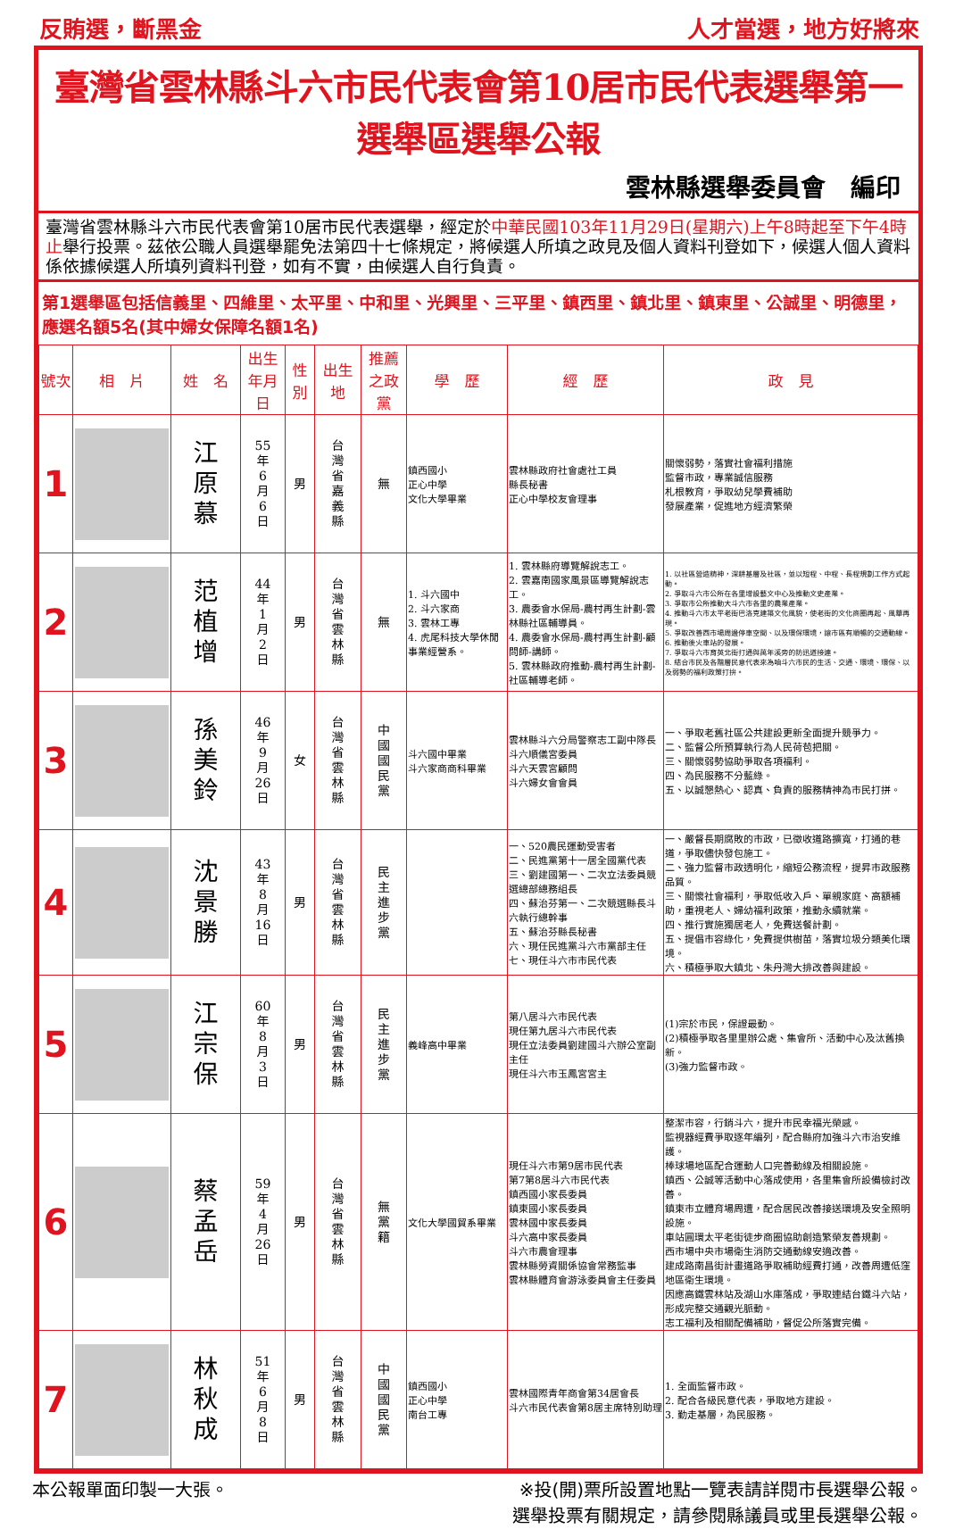反賄選，斷黑金 人才當選，地方好將來
臺灣省雲林縣斗六市民代表會第10居市民代表選舉第一選舉區選舉公報
雲林縣選舉委員會　編印
臺灣省雲林縣斗六市民代表會第10居市民代表選舉，經定於中華民國103年11月29日(星期六)上午8時起至下午4時止舉行投票。茲依公職人員選舉罷免法第四十七條規定，將候選人所填之政見及個人資料刊登如下，候選人個人資料係依據候選人所填列資料刊登，如有不實，由候選人自行負責。
第1選舉區包括信義里、四維里、太平里、中和里、光興里、三平里、鎮西里、鎮北里、鎮東里、公誠里、明德里，應選名額5名(其中婦女保障名額1名)
| 號次 | 相 片 | 姓 名 | 出生年月日 | 性別 | 出生地 | 推薦之政黨 | 學 歷 | 經 歷 | 政 見 |
| --- | --- | --- | --- | --- | --- | --- | --- | --- | --- |
| 1 | | 江 原 慕 | 55 年 6 月 6 日 | 男 | 台 灣 省 嘉 義 縣 | 無 | 鎮西國小 正心中學 文化大學畢業 | 雲林縣政府社會處社工員 縣長秘書 正心中學校友會理事 | 關懷弱勢，落實社會福利措施 監督市政，專業誠信服務 札根教育，爭取幼兒學費補助 發展產業，促進地方經濟繁榮 |
| 2 | | 范 植 增 | 44 年 1 月 2 日 | 男 | 台 灣 省 雲 林 縣 | 無 | 1. 斗六國中 2. 斗六家商 3. 雲林工專 4. 虎尾科技大學休閒事業經營系。 | 1. 雲林縣府導覽解說志工。 2. 雲嘉南國家風景區導覽解說志工。 3. 農委會水保局-農村再生計劃-雲林縣社區輔導員。 4. 農委會水保局-農村再生計劃-顧問師-講師。 5. 雲林縣政府推動-農村再生計劃-社區輔導老師。 | 1. 以社區營造精神，深耕基層及社區，並以短程、中程、長程規劃工作方式起動。 2. 爭取斗六市公所在各里增設藝文中心及推動文史產業。 3. 爭取市公所推動大斗六市各里的農業產業。 4. 推動斗六市太平老街巴洛克建築文化風貌，使老街的文化商圈再起、風華再現。 5. 爭取改善西市場周邊停車空間、以及環保環境，讓市區有順暢的交通動線。 6. 推動後火車站的發展。 7. 爭取斗六市育英北街打通與萬年溪旁的防迅道接連。 8. 結合市民及各階層民意代表來為咱斗六市民的生活、交通、環境、環保、以及弱勢的福利政策打拚。 |
| 3 | | 孫 美 鈴 | 46 年 9 月 26 日 | 女 | 台 灣 省 雲 林 縣 | 中 國 國 民 黨 | 斗六國中畢業 斗六家商商科畢業 | 雲林縣斗六分局警察志工副中隊長 斗六順儀宮委員 斗六天雲宮顧問 斗六婦女會會員 | 一、爭取老舊社區公共建設更新全面提升競爭力。 二、監督公所預算執行為人民荷苞把關。 三、關懷弱勢協助爭取各項福利。 四、為民服務不分藍綠。 五、以誠懇熱心、認真、負責的服務精神為市民打拼。 |
| 4 | | 沈 景 勝 | 43 年 8 月 16 日 | 男 | 台 灣 省 雲 林 縣 | 民 主 進 步 黨 | | 一、520農民運動受害者 二、民進黨第十一居全國黨代表 三、劉建國第一、二次立法委員競選總部總務組長 四、蘇治芬第一、二次競選縣長斗六執行總幹事 五、蘇治芬縣長秘書 六、現任民進黨斗六市黨部主任 七、現任斗六市市民代表 | 一、嚴督長期腐敗的市政，已徵收道路擴寬，打通的巷道，爭取儘快發包施工。 二、強力監督市政透明化，縮短公務流程，提昇市政服務品質。 三、關懷社會福利，爭取低收入戶、單親家庭、高額補助，重視老人、婦幼福利政策，推動永續就業。 四、推行實施獨居老人，免費送餐計劃。 五、提倡市容綠化，免費提供樹苗，落實垃圾分類美化環境。 六、積極爭取大鎮北、朱丹灣大排改善與建設。 |
| 5 | | 江 宗 保 | 60 年 8 月 3 日 | 男 | 台 灣 省 雲 林 縣 | 民 主 進 步 黨 | 義峰高中畢業 | 第八居斗六市民代表 現任第九居斗六市民代表 現任立法委員劉建國斗六辦公室副主任 現任斗六市玉鳳宮宮主 | (1)宗於市民，保證最動。 (2)積極爭取各里里辦公處、集會所、活動中心及汰舊換新。 (3)強力監督市政。 |
| 6 | | 蔡 孟 岳 | 59 年 4 月 26 日 | 男 | 台 灣 省 雲 林 縣 | 無 黨 籍 | 文化大學國貿系畢業 | 現任斗六市第9居市民代表 第7第8居斗六市民代表 鎮西國小家長委員 鎮東國小家長委員 雲林國中家長委員 斗六高中家長委員 斗六市農會理事 雲林縣勞資關係協會常務監事 雲林縣體育會游泳委員會主任委員 | 整潔市容，行銷斗六，提升市民幸福光榮感。 監視器經費爭取逐年編列，配合縣府加強斗六市治安維護。 棒球場地區配合運動人口完善動線及相關設施。 鎮西、公誠等活動中心落成使用，各里集會所設備檢討改善。 鎮東市立體育場周遭，配合居民改善接送環境及安全照明設施。 車站圓環太平老街徒步商圈協助創造繁榮友善規劃。 西市場中央市場衛生消防交通動線安適改善。 建成路南昌街計畫道路爭取補助經費打通，改善周遭低窪地區衛生環境。 因應高鐵雲林站及湖山水庫落成，爭取連結台鐵斗六站，形成完整交通觀光脈動。 志工福利及相關配備補助，督促公所落實完備。 |
| 7 | | 林 秋 成 | 51 年 6 月 8 日 | 男 | 台 灣 省 雲 林 縣 | 中 國 國 民 黨 | 鎮西國小 正心中學 南台工專 | 雲林國際青年商會第34居會長 斗六市民代表會第8居主席特別助理 | 1. 全面監督市政。 2. 配合各級民意代表，爭取地方建設。 3. 勤走基層，為民服務。 |
本公報單面印製一大張。 ※投(開)票所設置地點一覽表請詳閱市長選舉公報。
選舉投票有關規定，請參閱縣議員或里長選舉公報。